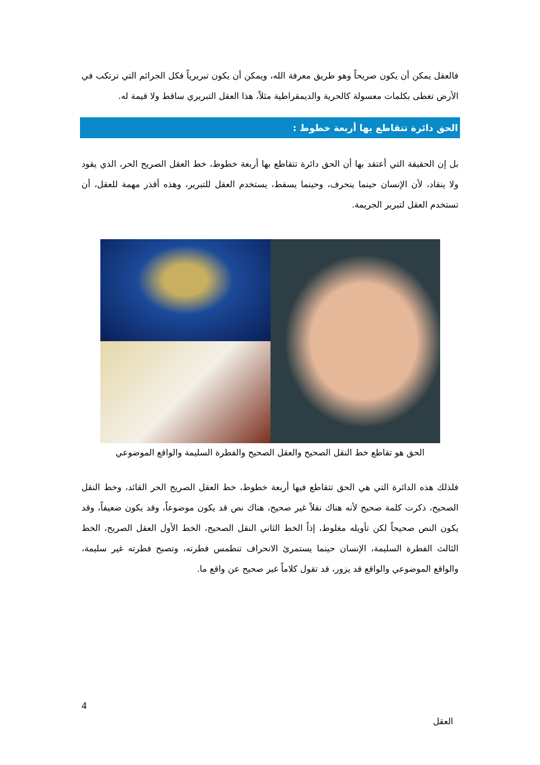فالعقل يمكن أن يكون صريحاً وهو طريق معرفة الله، ويمكن أن يكون تبريرياً فكل الجرائم التي ترتكب في الأرض تغطى بكلمات معسولة كالحرية والديمقراطية مثلاً، هذا العقل التبريري ساقط ولا قيمة له.
الحق دائرة تتقاطع بها أربعة خطوط :
بل إن الحقيقة التي أعتقد بها أن الحق دائرة تتقاطع بها أربعة خطوط، خط العقل الصريح الحر، الذي يقود ولا ينقاد، لأن الإنسان حينما ينحرف، وحينما يسقط، يستخدم العقل للتبرير، وهذه أقذر مهمة للعقل، أن تستخدم العقل لتبرير الجريمة.
الحق هو تقاطع خط النقل الصحيح والعقل الصحيح والفطرة السليمة والواقع الموضوعي
فلذلك هذه الدائرة التي هي الحق تتقاطع فيها أربعة خطوط، خط العقل الصريح الحر القائد، وخط النقل الصحيح، ذكرت كلمة صحيح لأنه هناك نقلاً غير صحيح، هناك نص قد يكون موضوعاً، وقد يكون ضعيفاً، وقد يكون النص صحيحاً لكن تأويله مغلوط، إذاً الخط الثاني النقل الصحيح، الخط الأول العقل الصريح، الخط الثالث الفطرة السليمة، الإنسان حينما يستمرئ الانحراف تنطمس فطرته، وتصبح فطرته غير سليمة، والواقع الموضوعي والواقع قد يزور، قد تقول كلاماً غير صحيح عن واقع ما.
4
العقل